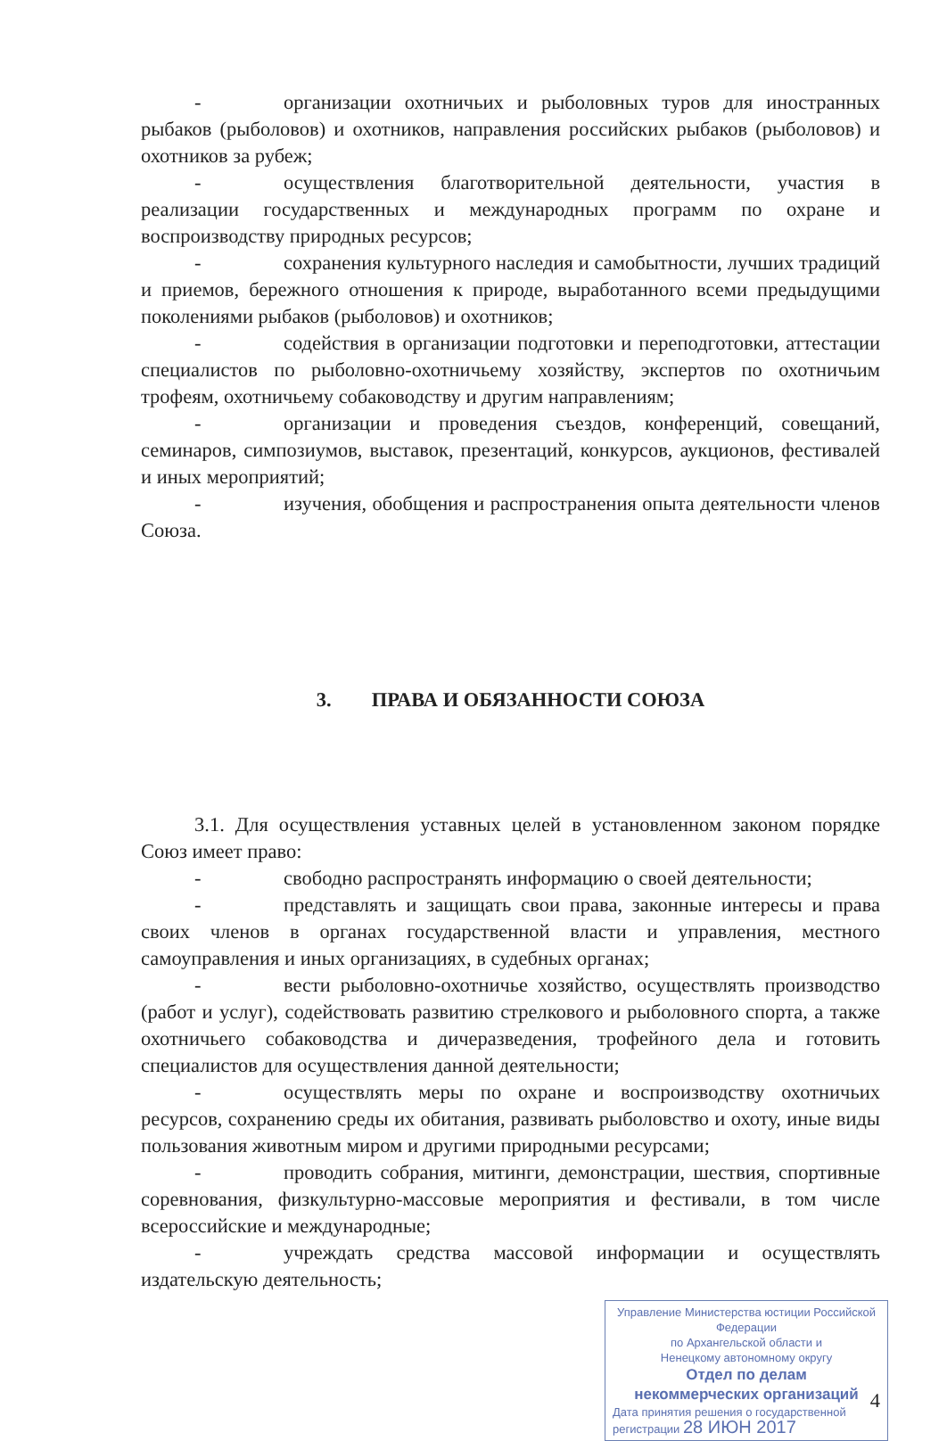- организации охотничьих и рыболовных туров для иностранных рыбаков (рыболовов) и охотников, направления российских рыбаков (рыболовов) и охотников за рубеж;
- осуществления благотворительной деятельности, участия в реализации государственных и международных программ по охране и воспроизводству природных ресурсов;
- сохранения культурного наследия и самобытности, лучших традиций и приемов, бережного отношения к природе, выработанного всеми предыдущими поколениями рыбаков (рыболовов) и охотников;
- содействия в организации подготовки и переподготовки, аттестации специалистов по рыболовно-охотничьему хозяйству, экспертов по охотничьим трофеям, охотничьему собаководству и другим направлениям;
- организации и проведения съездов, конференций, совещаний, семинаров, симпозиумов, выставок, презентаций, конкурсов, аукционов, фестивалей и иных мероприятий;
- изучения, обобщения и распространения опыта деятельности членов Союза.
3. ПРАВА И ОБЯЗАННОСТИ СОЮЗА
3.1. Для осуществления уставных целей в установленном законом порядке Союз имеет право:
- свободно распространять информацию о своей деятельности;
- представлять и защищать свои права, законные интересы и права своих членов в органах государственной власти и управления, местного самоуправления и иных организациях, в судебных органах;
- вести рыболовно-охотничье хозяйство, осуществлять производство (работ и услуг), содействовать развитию стрелкового и рыболовного спорта, а также охотничьего собаководства и дичеразведения, трофейного дела и готовить специалистов для осуществления данной деятельности;
- осуществлять меры по охране и воспроизводству охотничьих ресурсов, сохранению среды их обитания, развивать рыболовство и охоту, иные виды пользования животным миром и другими природными ресурсами;
- проводить собрания, митинги, демонстрации, шествия, спортивные соревнования, физкультурно-массовые мероприятия и фестивали, в том числе всероссийские и международные;
- учреждать средства массовой информации и осуществлять издательскую деятельность;
Управление Министерства юстиции Российской Федерации
по Архангельской области и
Ненецкому автономному округу
Отдел по делам
некоммерческих организаций
Дата принятия решения о государственной регистрации 28 ИЮН 2017
4